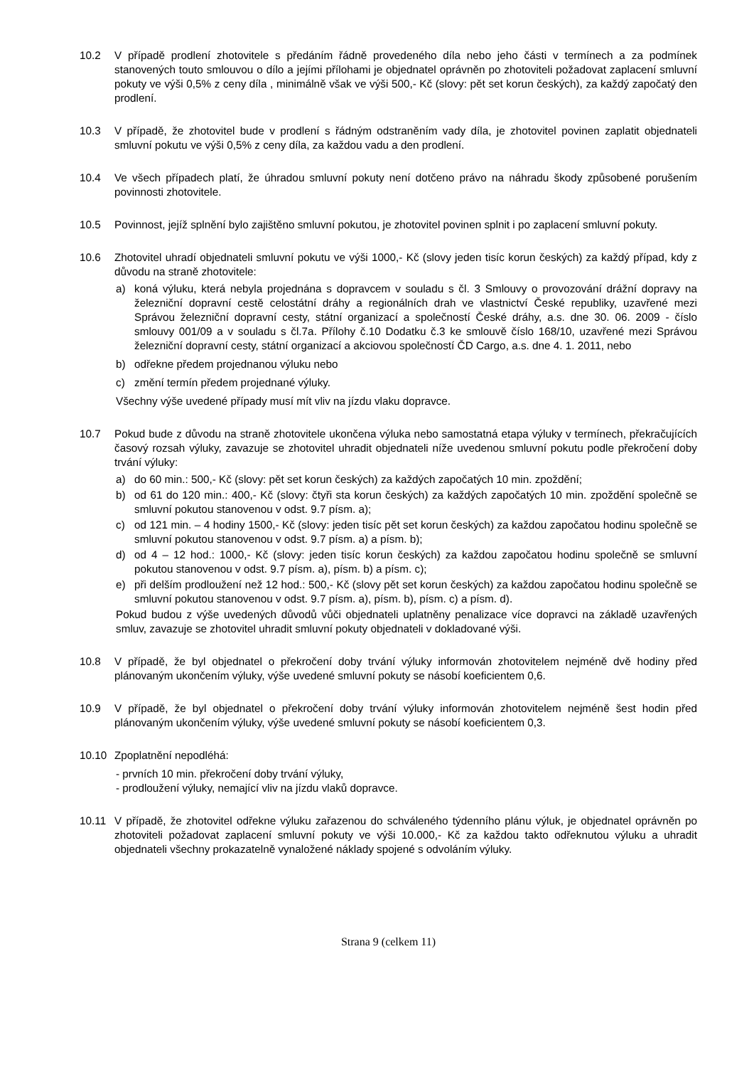10.2 V případě prodlení zhotovitele s předáním řádně provedeného díla nebo jeho části v termínech a za podmínek stanovených touto smlouvou o dílo a jejími přílohami je objednatel oprávněn po zhotoviteli požadovat zaplacení smluvní pokuty ve výši 0,5% z ceny díla , minimálně však ve výši 500,- Kč (slovy: pět set korun českých), za každý započatý den prodlení.
10.3 V případě, že zhotovitel bude v prodlení s řádným odstraněním vady díla, je zhotovitel povinen zaplatit objednateli smluvní pokutu ve výši 0,5% z ceny díla, za každou vadu a den prodlení.
10.4 Ve všech případech platí, že úhradou smluvní pokuty není dotčeno právo na náhradu škody způsobené porušením povinnosti zhotovitele.
10.5 Povinnost, jejíž splnění bylo zajištěno smluvní pokutou, je zhotovitel povinen splnit i po zaplacení smluvní pokuty.
10.6 Zhotovitel uhradí objednateli smluvní pokutu ve výši 1000,- Kč (slovy jeden tisíc korun českých) za každý případ, kdy z důvodu na straně zhotovitele:
a) koná výluku, která nebyla projednána s dopravcem v souladu s čl. 3 Smlouvy o provozování drážní dopravy na železniční dopravní cestě celostátní dráhy a regionálních drah ve vlastnictví České republiky, uzavřené mezi Správou železniční dopravní cesty, státní organizací a společností České dráhy, a.s. dne 30. 06. 2009 - číslo smlouvy 001/09 a v souladu s čl.7a. Přílohy č.10 Dodatku č.3 ke smlouvě číslo 168/10, uzavřené mezi Správou železniční dopravní cesty, státní organizací a akciovou společností ČD Cargo, a.s. dne 4. 1. 2011, nebo
b) odřekne předem projednanou výluku nebo
c) změní termín předem projednané výluky.
Všechny výše uvedené případy musí mít vliv na jízdu vlaku dopravce.
10.7 Pokud bude z důvodu na straně zhotovitele ukončena výluka nebo samostatná etapa výluky v termínech, překračujících časový rozsah výluky, zavazuje se zhotovitel uhradit objednateli níže uvedenou smluvní pokutu podle překročení doby trvání výluky:
a) do 60 min.: 500,- Kč (slovy: pět set korun českých) za každých započatých 10 min. zpoždění;
b) od 61 do 120 min.: 400,- Kč (slovy: čtyři sta korun českých) za každých započatých 10 min. zpoždění společně se smluvní pokutou stanovenou v odst. 9.7 písm. a);
c) od 121 min. – 4 hodiny 1500,- Kč (slovy: jeden tisíc pět set korun českých) za každou započatou hodinu společně se smluvní pokutou stanovenou v odst. 9.7 písm. a) a písm. b);
d) od 4 – 12 hod.: 1000,- Kč (slovy: jeden tisíc korun českých) za každou započatou hodinu společně se smluvní pokutou stanovenou v odst. 9.7 písm. a), písm. b) a písm. c);
e) při delším prodloužení než 12 hod.: 500,- Kč (slovy pět set korun českých) za každou započatou hodinu společně se smluvní pokutou stanovenou v odst. 9.7 písm. a), písm. b), písm. c) a písm. d).
Pokud budou z výše uvedených důvodů vůči objednateli uplatněny penalizace více dopravci na základě uzavřených smluv, zavazuje se zhotovitel uhradit smluvní pokuty objednateli v dokladované výši.
10.8 V případě, že byl objednatel o překročení doby trvání výluky informován zhotovitelem nejméně dvě hodiny před plánovaným ukončením výluky, výše uvedené smluvní pokuty se násobí koeficientem 0,6.
10.9 V případě, že byl objednatel o překročení doby trvání výluky informován zhotovitelem nejméně šest hodin před plánovaným ukončením výluky, výše uvedené smluvní pokuty se násobí koeficientem 0,3.
10.10 Zpoplatnění nepodléhá:
- prvních 10 min. překročení doby trvání výluky,
- prodloužení výluky, nemající vliv na jízdu vlaků dopravce.
10.11 V případě, že zhotovitel odřekne výluku zařazenou do schváleného týdenního plánu výluk, je objednatel oprávněn po zhotoviteli požadovat zaplacení smluvní pokuty ve výši 10.000,- Kč za každou takto odřeknutou výluku a uhradit objednateli všechny prokazatelně vynaložené náklady spojené s odvoláním výluky.
Strana 9 (celkem 11)